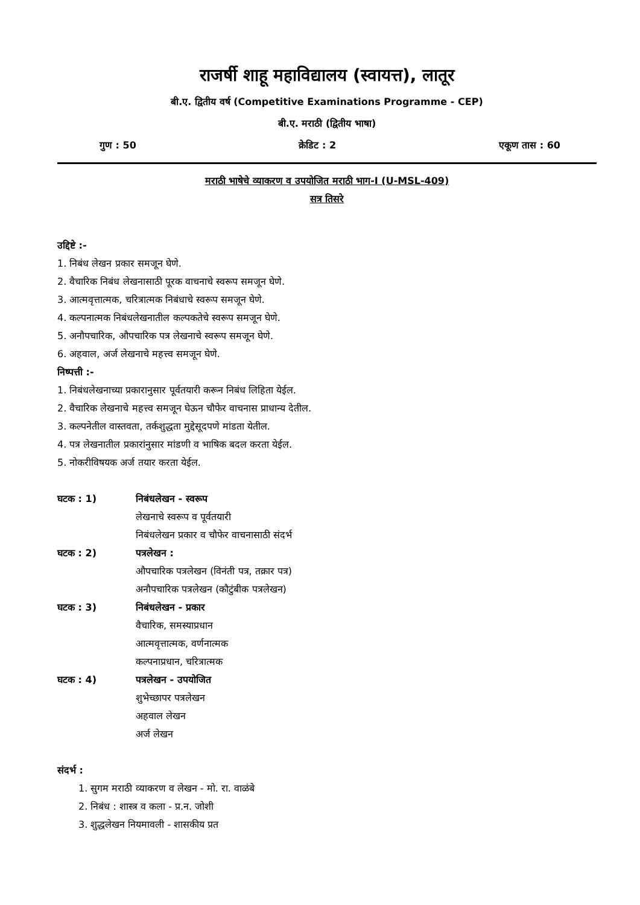राजर्षी शाहू महाविद्यालय (स्वायत्त), लातूर
बी.ए. द्वितीय वर्ष (Competitive Examinations Programme - CEP)
बी.ए. मराठी (द्वितीय भाषा)
गुण : 50 क्रेडिट : 2 एकूण तास : 60
मराठी भाषेचे व्याकरण व उपयोजित मराठी भाग-I (U-MSL-409)
सत्र तिसरे
उद्दिष्टे :-
1. निबंध लेखन प्रकार समजून घेणे.
2. वैचारिक निबंध लेखनासाठी पूरक वाचनाचे स्वरूप समजून घेणे.
3. आत्मवृत्तात्मक, चरित्रात्मक निबंधाचे स्वरूप समजून घेणे.
4. कल्पनात्मक निबंधलेखनातील कल्पकतेचे स्वरूप समजून घेणे.
5. अनौपचारिक, औपचारिक पत्र लेखनाचे स्वरूप समजून घेणे.
6. अहवाल, अर्ज लेखनाचे महत्त्व समजून घेणे.
निष्पत्ती :-
1. निबंधलेखनाच्या प्रकारानुसार पूर्वतयारी करून निबंध लिहिता येईल.
2. वैचारिक लेखनाचे महत्त्व समजून घेऊन चौफेर वाचनास प्राधान्य देतील.
3. कल्पनेतील वास्तवता, तर्कशुद्धता मुद्देसूदपणे मांडता येतील.
4. पत्र लेखनातील प्रकारांनुसार मांडणी व भाषिक बदल करता येईल.
5. नोकरीविषयक अर्ज तयार करता येईल.
घटक : 1) निबंधलेखन - स्वरूप
लेखनाचे स्वरूप व पूर्वतयारी
निबंधलेखन प्रकार व चौफेर वाचनासाठी संदर्भ
घटक : 2) पत्रलेखन :
औपचारिक पत्रलेखन (विनंती पत्र, तक्रार पत्र)
अनौपचारिक पत्रलेखन (कौटुंबीक पत्रलेखन)
घटक : 3) निबंधलेखन - प्रकार
वैचारिक, समस्याप्रधान
आत्मवृत्तात्मक, वर्णनात्मक
कल्पनाप्रधान, चरित्रात्मक
घटक : 4) पत्रलेखन - उपयोजित
शुभेच्छापर पत्रलेखन
अहवाल लेखन
अर्ज लेखन
संदर्भ :
1. सुगम मराठी व्याकरण व लेखन - मो. रा. वाळंबे
2. निबंध : शास्त्र व कला - प्र.न. जोशी
3. शुद्धलेखन नियमावली - शासकीय प्रत